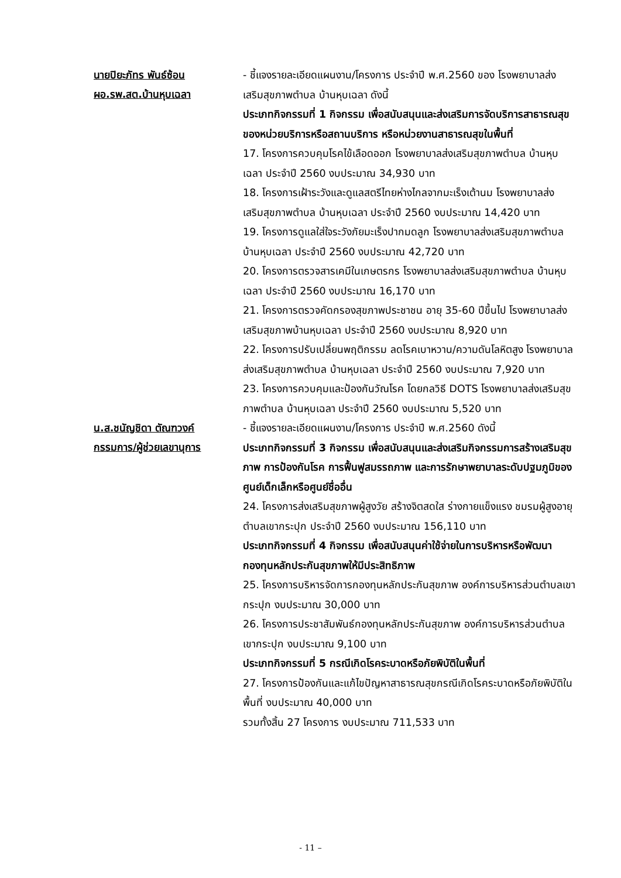นายปิยะภัทร พันธ์ซ้อน
ผอ.รพ.สต.บ้านหุบเฉลา
- ชี้แจงรายละเอียดแผนงาน/โครงการ ประจำปี พ.ศ.2560 ของ โรงพยาบาลส่งเสริมสุขภาพตำบล บ้านหุบเฉลา ดังนี้
ประเภทกิจกรรมที่ 1 กิจกรรม เพื่อสนับสนุนและส่งเสริมการจัดบริการสาธารณสุขของหน่วยบริการหรือสถานบริการ หรือหน่วยงานสาธารณสุขในพื้นที่
17. โครงการควบคุมโรคไข้เลือดออก โรงพยาบาลส่งเสริมสุขภาพตำบล บ้านหุบเฉลา ประจำปี 2560 งบประมาณ 34,930 บาท
18. โครงการเฝ้าระวังและดูแลสตรีไทยห่างไกลจากมะเร็งเต้านม โรงพยาบาลส่งเสริมสุขภาพตำบล บ้านหุบเฉลา ประจำปี 2560 งบประมาณ 14,420 บาท
19. โครงการดูแลใส่ใจระวังภัยมะเร็งปากมดลูก โรงพยาบาลส่งเสริมสุขภาพตำบล บ้านหุบเฉลา ประจำปี 2560 งบประมาณ 42,720 บาท
20. โครงการตรวจสารเคมีในเกษตรกร โรงพยาบาลส่งเสริมสุขภาพตำบล บ้านหุบเฉลา ประจำปี 2560 งบประมาณ 16,170 บาท
21. โครงการตรวจคัดกรองสุขภาพประชาชน อายุ 35-60 ปีขึ้นไป โรงพยาบาลส่งเสริมสุขภาพบ้านหุบเฉลา ประจำปี 2560 งบประมาณ 8,920 บาท
22. โครงการปรับเปลี่ยนพฤติกรรม ลดโรคเบาหวาน/ความดันโลหิตสูง โรงพยาบาลส่งเสริมสุขภาพตำบล บ้านหุบเฉลา ประจำปี 2560 งบประมาณ 7,920 บาท
23. โครงการควบคุมและป้องกันวัณโรค โดยกลวิธี DOTS โรงพยาบาลส่งเสริมสุขภาพตำบล บ้านหุบเฉลา ประจำปี 2560 งบประมาณ 5,520 บาท
น.ส.ชนัญชิดา ตัณฑวงค์
กรรมการ/ผู้ช่วยเลขานุการ
- ชี้แจงรายละเอียดแผนงาน/โครงการ ประจำปี พ.ศ.2560 ดังนี้
ประเภทกิจกรรมที่ 3 กิจกรรม เพื่อสนับสนุนและส่งเสริมกิจกรรมการสร้างเสริมสุขภาพ การป้องกันโรค การฟื้นฟูสมรรถภาพ และการรักษาพยาบาลระดับปฐมภูมิของศูนย์เด็กเล็กหรือศูนย์ชื่ออื่น
24. โครงการส่งเสริมสุขภาพผู้สูงวัย สร้างจิตสดใส ร่างกายแข็งแรง ชมรมผู้สูงอายุตำบลเขากระปุก ประจำปี 2560 งบประมาณ 156,110 บาท
ประเภทกิจกรรมที่ 4 กิจกรรม เพื่อสนับสนุนค่าใช้จ่ายในการบริหารหรือพัฒนากองทุนหลักประกันสุขภาพให้มีประสิทธิภาพ
25. โครงการบริหารจัดการกองทุนหลักประกันสุขภาพ องค์การบริหารส่วนตำบลเขากระปุก งบประมาณ 30,000 บาท
26. โครงการประชาสัมพันธ์กองทุนหลักประกันสุขภาพ องค์การบริหารส่วนตำบลเขากระปุก งบประมาณ 9,100 บาท
ประเภทกิจกรรมที่ 5 กรณีเกิดโรคระบาดหรือภัยพิบัติในพื้นที่
27. โครงการป้องกันและแก้ไขปัญหาสาธารณสุขกรณีเกิดโรคระบาดหรือภัยพิบัติในพื้นที่ งบประมาณ 40,000 บาท
รวมทั้งสิ้น 27 โครงการ งบประมาณ 711,533 บาท
- 11 –